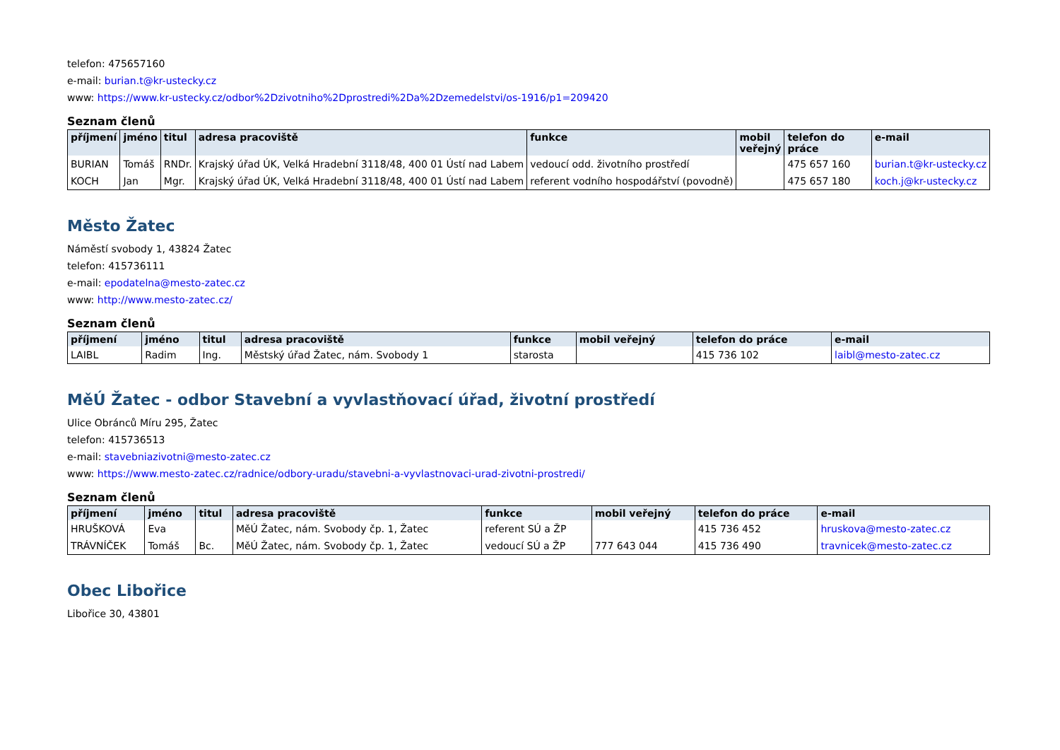telefon: 475657160
e-mail: burian.t@kr-ustecky.cz
www: https://www.kr-ustecky.cz/odbor%2Dzivotniho%2Dprostredi%2Da%2Dzemedelstvi/os-1916/p1=209420
Seznam členů
| příjmení | jméno | titul | adresa pracoviště | funkce | mobil veřejný | telefon do práce | e-mail |
| --- | --- | --- | --- | --- | --- | --- | --- |
| BURIAN | Tomáš | RNDr. | Krajský úřad ÚK, Velká Hradební 3118/48, 400 01 Ústí nad Labem | vedoucí odd. životního prostředí | | 475 657 160 | burian.t@kr-ustecky.cz |
| KOCH | Jan | Mgr. | Krajský úřad ÚK, Velká Hradební 3118/48, 400 01 Ústí nad Labem | referent vodního hospodářství (povodně) | | 475 657 180 | koch.j@kr-ustecky.cz |
Město Žatec
Náměstí svobody 1, 43824 Žatec
telefon: 415736111
e-mail: epodatelna@mesto-zatec.cz
www: http://www.mesto-zatec.cz/
Seznam členů
| příjmení | jméno | titul | adresa pracoviště | funkce | mobil veřejný | telefon do práce | e-mail |
| --- | --- | --- | --- | --- | --- | --- | --- |
| LAIBL | Radim | Ing. | Městský úřad Žatec, nám. Svobody 1 | starosta | | 415 736 102 | laibl@mesto-zatec.cz |
MěÚ Žatec - odbor Stavební a vyvlastňovací úřad, životní prostředí
Ulice Obránců Míru 295, Žatec
telefon: 415736513
e-mail: stavebniazivotni@mesto-zatec.cz
www: https://www.mesto-zatec.cz/radnice/odbory-uradu/stavebni-a-vyvlastnovaci-urad-zivotni-prostredi/
Seznam členů
| příjmení | jméno | titul | adresa pracoviště | funkce | mobil veřejný | telefon do práce | e-mail |
| --- | --- | --- | --- | --- | --- | --- | --- |
| HRUŠKOVÁ | Eva | | MěÚ Žatec, nám. Svobody čp. 1, Žatec | referent SÚ a ŽP | | 415 736 452 | hruskova@mesto-zatec.cz |
| TRÁVNÍČEK | Tomáš | Bc. | MěÚ Žatec, nám. Svobody čp. 1, Žatec | vedoucí SÚ a ŽP | 777 643 044 | 415 736 490 | travnicek@mesto-zatec.cz |
Obec Libořice
Libořice 30, 43801